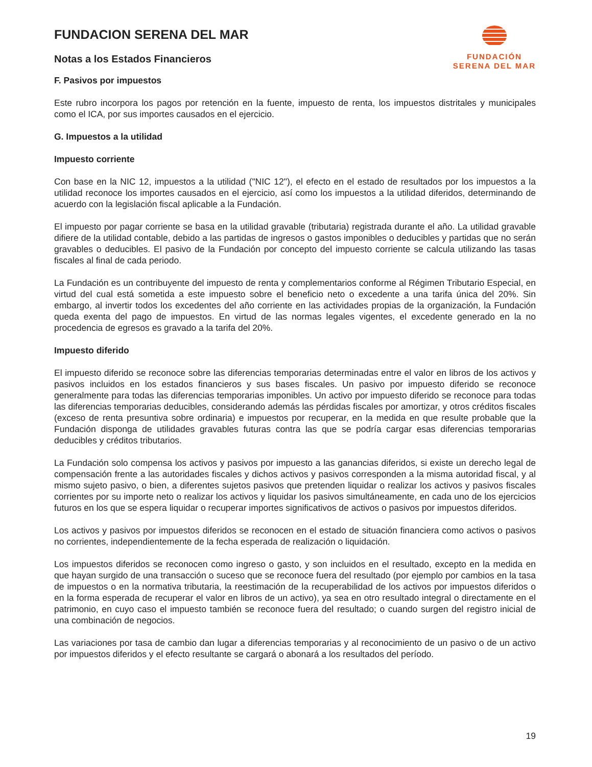FUNDACION SERENA DEL MAR
Notas a los Estados Financieros
FUNDACIÓN
SERENA DEL MAR
F. Pasivos por impuestos
Este rubro incorpora los pagos por retención en la fuente, impuesto de renta, los impuestos distritales y municipales como el ICA, por sus importes causados en el ejercicio.
G. Impuestos a la utilidad
Impuesto corriente
Con base en la NIC 12, impuestos a la utilidad ("NIC 12"), el efecto en el estado de resultados por los impuestos a la utilidad reconoce los importes causados en el ejercicio, así como los impuestos a la utilidad diferidos, determinando de acuerdo con la legislación fiscal aplicable a la Fundación.
El impuesto por pagar corriente se basa en la utilidad gravable (tributaria) registrada durante el año. La utilidad gravable difiere de la utilidad contable, debido a las partidas de ingresos o gastos imponibles o deducibles y partidas que no serán gravables o deducibles. El pasivo de la Fundación por concepto del impuesto corriente se calcula utilizando las tasas fiscales al final de cada periodo.
La Fundación es un contribuyente del impuesto de renta y complementarios conforme al Régimen Tributario Especial, en virtud del cual está sometida a este impuesto sobre el beneficio neto o excedente a una tarifa única del 20%. Sin embargo, al invertir todos los excedentes del año corriente en las actividades propias de la organización, la Fundación queda exenta del pago de impuestos. En virtud de las normas legales vigentes, el excedente generado en la no procedencia de egresos es gravado a la tarifa del 20%.
Impuesto diferido
El impuesto diferido se reconoce sobre las diferencias temporarias determinadas entre el valor en libros de los activos y pasivos incluidos en los estados financieros y sus bases fiscales. Un pasivo por impuesto diferido se reconoce generalmente para todas las diferencias temporarias imponibles. Un activo por impuesto diferido se reconoce para todas las diferencias temporarias deducibles, considerando además las pérdidas fiscales por amortizar, y otros créditos fiscales (exceso de renta presuntiva sobre ordinaria) e impuestos por recuperar, en la medida en que resulte probable que la Fundación disponga de utilidades gravables futuras contra las que se podría cargar esas diferencias temporarias deducibles y créditos tributarios.
La Fundación solo compensa los activos y pasivos por impuesto a las ganancias diferidos, si existe un derecho legal de compensación frente a las autoridades fiscales y dichos activos y pasivos corresponden a la misma autoridad fiscal, y al mismo sujeto pasivo, o bien, a diferentes sujetos pasivos que pretenden liquidar o realizar los activos y pasivos fiscales corrientes por su importe neto o realizar los activos y liquidar los pasivos simultáneamente, en cada uno de los ejercicios futuros en los que se espera liquidar o recuperar importes significativos de activos o pasivos por impuestos diferidos.
Los activos y pasivos por impuestos diferidos se reconocen en el estado de situación financiera como activos o pasivos no corrientes, independientemente de la fecha esperada de realización o liquidación.
Los impuestos diferidos se reconocen como ingreso o gasto, y son incluidos en el resultado, excepto en la medida en que hayan surgido de una transacción o suceso que se reconoce fuera del resultado (por ejemplo por cambios en la tasa de impuestos o en la normativa tributaria, la reestimación de la recuperabilidad de los activos por impuestos diferidos o en la forma esperada de recuperar el valor en libros de un activo), ya sea en otro resultado integral o directamente en el patrimonio, en cuyo caso el impuesto también se reconoce fuera del resultado; o cuando surgen del registro inicial de una combinación de negocios.
Las variaciones por tasa de cambio dan lugar a diferencias temporarias y al reconocimiento de un pasivo o de un activo por impuestos diferidos y el efecto resultante se cargará o abonará a los resultados del período.
19